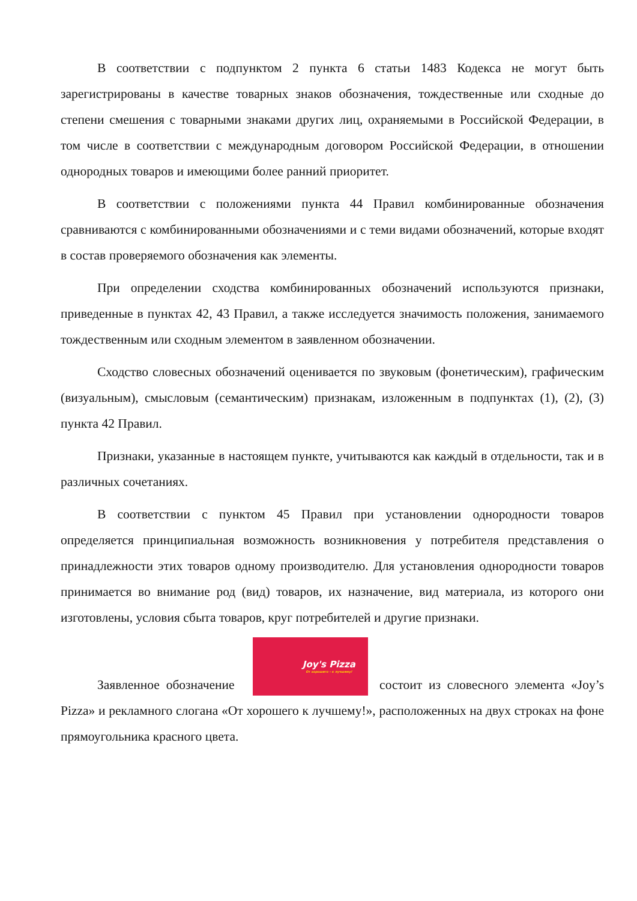В соответствии с подпунктом 2 пункта 6 статьи 1483 Кодекса не могут быть зарегистрированы в качестве товарных знаков обозначения, тождественные или сходные до степени смешения с товарными знаками других лиц, охраняемыми в Российской Федерации, в том числе в соответствии с международным договором Российской Федерации, в отношении однородных товаров и имеющими более ранний приоритет.
В соответствии с положениями пункта 44 Правил комбинированные обозначения сравниваются с комбинированными обозначениями и с теми видами обозначений, которые входят в состав проверяемого обозначения как элементы.
При определении сходства комбинированных обозначений используются признаки, приведенные в пунктах 42, 43 Правил, а также исследуется значимость положения, занимаемого тождественным или сходным элементом в заявленном обозначении.
Сходство словесных обозначений оценивается по звуковым (фонетическим), графическим (визуальным), смысловым (семантическим) признакам, изложенным в подпунктах (1), (2), (3) пункта 42 Правил.
Признаки, указанные в настоящем пункте, учитываются как каждый в отдельности, так и в различных сочетаниях.
В соответствии с пунктом 45 Правил при установлении однородности товаров определяется принципиальная возможность возникновения у потребителя представления о принадлежности этих товаров одному производителю. Для установления однородности товаров принимается во внимание род (вид) товаров, их назначение, вид материала, из которого они изготовлены, условия сбыта товаров, круг потребителей и другие признаки.
Заявленное обозначение Joy's Pizza От хорошего – к лучшему! состоит из словесного элемента «Joy’s Pizza» и рекламного слогана «От хорошего к лучшему!», расположенных на двух строках на фоне прямоугольника красного цвета.